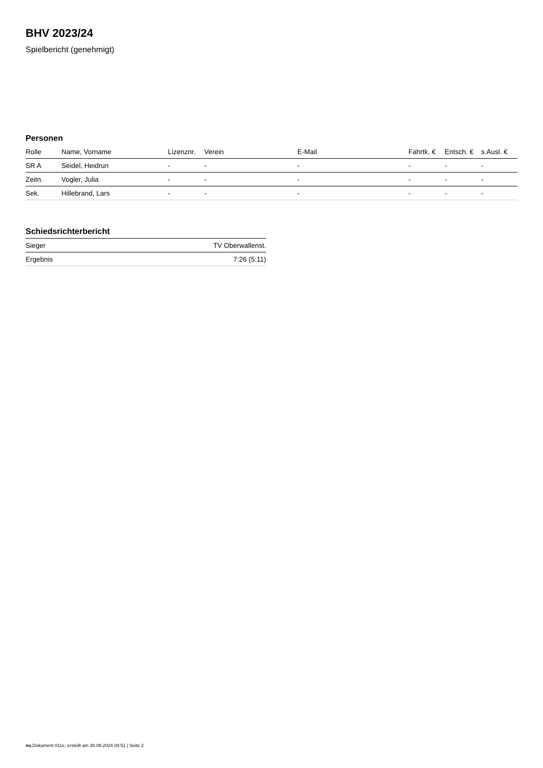BHV 2023/24
Spielbericht (genehmigt)
Personen
| Rolle | Name, Vorname | Lizenznr. | Verein | E-Mail | Fahrtk. € | Entsch. € | s.Ausl. € |
| --- | --- | --- | --- | --- | --- | --- | --- |
| SR A | Seidel, Heidrun | - | - | - | - | - | - |
| Zeitn. | Vogler, Julia | - | - | - | - | - | - |
| Sek. | Hillebrand, Lars | - | - | - | - | - | - |
Schiedsrichterbericht
| Sieger | TV Oberwallenst. |
| Ergebnis | 7:26 (5:11) |
nu.Dokument 011e, erstellt am 30.09.2024 04:51 | Seite 2